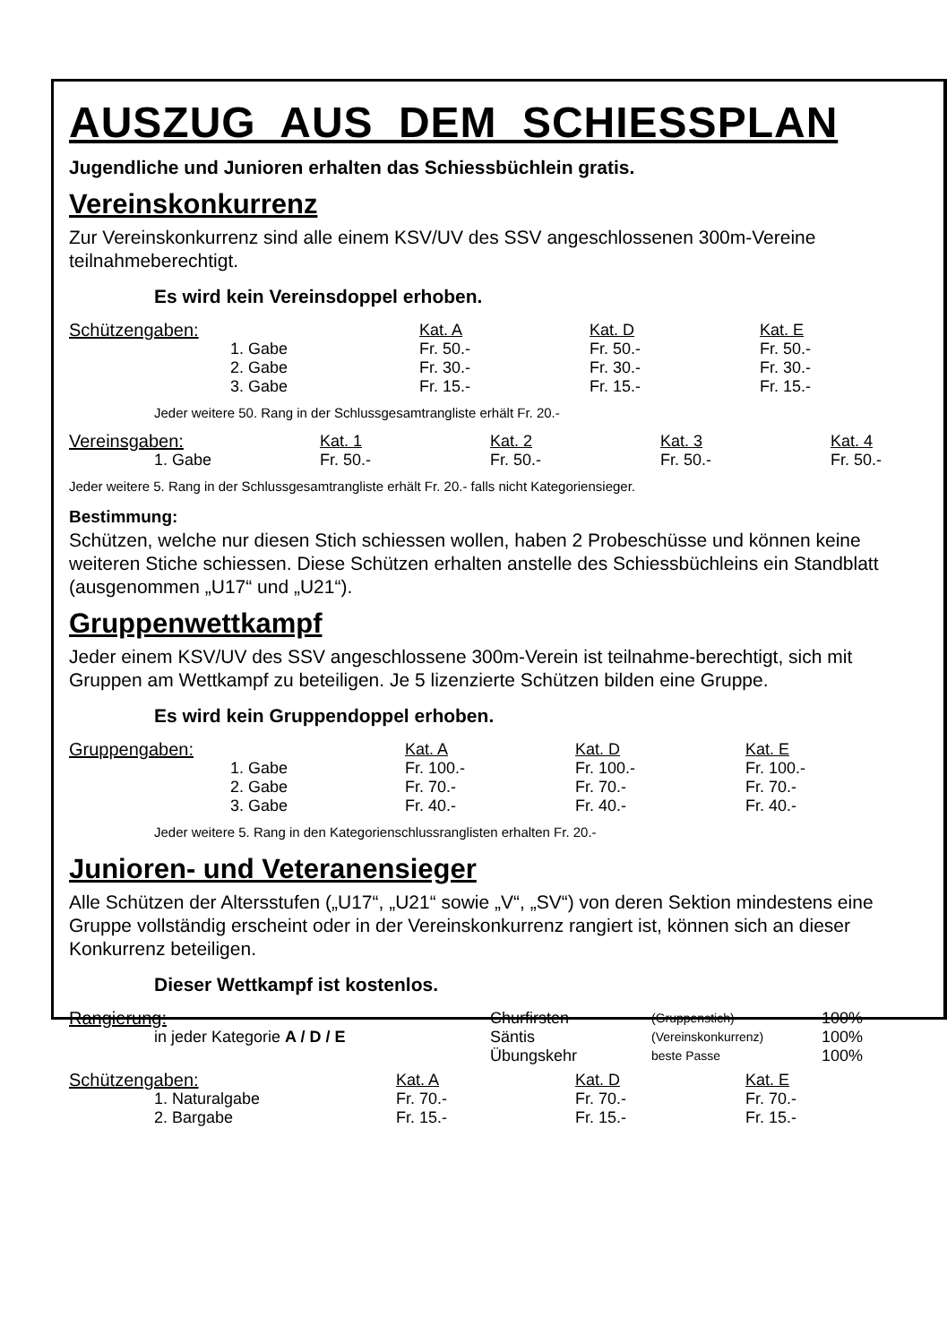AUSZUG AUS DEM SCHIESSPLAN
Jugendliche und Junioren erhalten das Schiessbüchlein gratis.
Vereinskonkurrenz
Zur Vereinskonkurrenz sind alle einem KSV/UV des SSV angeschlossenen 300m-Vereine teilnahmeberechtigt.
Es wird kein Vereinsdoppel erhoben.
| Schützengaben: | | Kat. A | Kat. D | Kat. E |
| | 1. Gabe | Fr. 50.- | Fr. 50.- | Fr. 50.- |
| | 2. Gabe | Fr. 30.- | Fr. 30.- | Fr. 30.- |
| | 3. Gabe | Fr. 15.- | Fr. 15.- | Fr. 15.- |
Jeder weitere 50. Rang in der Schlussgesamtrangliste erhält Fr. 20.-
| Vereinsgaben: | Kat. 1 | Kat. 2 | Kat. 3 | Kat. 4 |
| 1. Gabe | Fr. 50.- | Fr. 50.- | Fr. 50.- | Fr. 50.- |
Jeder weitere 5. Rang in der Schlussgesamtrangliste erhält Fr. 20.- falls nicht Kategoriensieger.
Bestimmung:
Schützen, welche nur diesen Stich schiessen wollen, haben 2 Probeschüsse und können keine weiteren Stiche schiessen. Diese Schützen erhalten anstelle des Schiessbüchleins ein Standblatt (ausgenommen „U17“ und „U21“).
Gruppenwettkampf
Jeder einem KSV/UV des SSV angeschlossene 300m-Verein ist teilnahme-berechtigt, sich mit Gruppen am Wettkampf zu beteiligen. Je 5 lizenzierte Schützen bilden eine Gruppe.
Es wird kein Gruppendoppel erhoben.
| Gruppengaben: | | Kat. A | Kat. D | Kat. E |
| | 1. Gabe | Fr. 100.- | Fr. 100.- | Fr. 100.- |
| | 2. Gabe | Fr. 70.- | Fr. 70.- | Fr. 70.- |
| | 3. Gabe | Fr. 40.- | Fr. 40.- | Fr. 40.- |
Jeder weitere 5. Rang in den Kategorienschlussranglisten erhalten Fr. 20.-
Junioren- und Veteranensieger
Alle Schützen der Altersstufen („U17“, „U21“ sowie „V“, „SV“) von deren Sektion mindestens eine Gruppe vollständig erscheint oder in der Vereinskonkurrenz rangiert ist, können sich an dieser Konkurrenz beteiligen.
Dieser Wettkampf ist kostenlos.
| Rangierung: | Churfirsten | (Gruppenstich) | 100% |
| in jeder Kategorie A / D / E | Säntis | (Vereinskonkurrenz) | 100% |
| | Übungskehr | beste Passe | 100% |
| Schützengaben: | Kat. A | Kat. D | Kat. E |
| 1. Naturalgabe | Fr. 70.- | Fr. 70.- | Fr. 70.- |
| 2. Bargabe | Fr. 15.- | Fr. 15.- | Fr. 15.- |